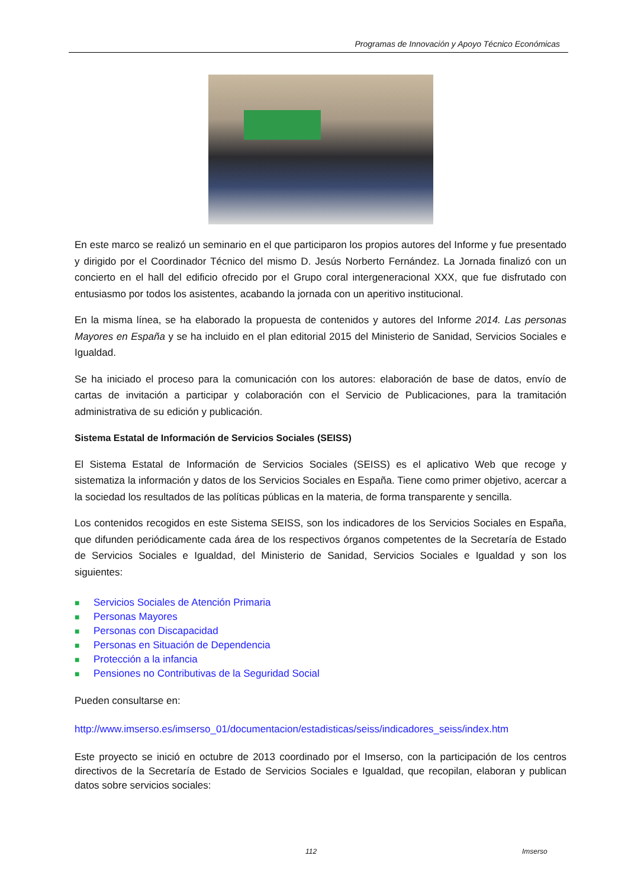Programas de Innovación y Apoyo Técnico Económicas
En este marco se realizó un seminario en el que participaron los propios autores del Informe y fue presentado y dirigido por el Coordinador Técnico del mismo D. Jesús Norberto Fernández. La Jornada finalizó con un concierto en el hall del edificio ofrecido por el Grupo coral intergeneracional XXX, que fue disfrutado con entusiasmo por todos los asistentes, acabando la jornada con un aperitivo institucional.
En la misma línea, se ha elaborado la propuesta de contenidos y autores del Informe 2014. Las personas Mayores en España y se ha incluido en el plan editorial 2015 del Ministerio de Sanidad, Servicios Sociales e Igualdad.
Se ha iniciado el proceso para la comunicación con los autores: elaboración de base de datos, envío de cartas de invitación a participar y colaboración con el Servicio de Publicaciones, para la tramitación administrativa de su edición y publicación.
Sistema Estatal de Información de Servicios Sociales (SEISS)
El Sistema Estatal de Información de Servicios Sociales (SEISS) es el aplicativo Web que recoge y sistematiza la información y datos de los Servicios Sociales en España. Tiene como primer objetivo, acercar a la sociedad los resultados de las políticas públicas en la materia, de forma transparente y sencilla.
Los contenidos recogidos en este Sistema SEISS, son los indicadores de los Servicios Sociales en España, que difunden periódicamente cada área de los respectivos órganos competentes de la Secretaría de Estado de Servicios Sociales e Igualdad, del Ministerio de Sanidad, Servicios Sociales e Igualdad y son los siguientes:
■ Servicios Sociales de Atención Primaria
■ Personas Mayores
■ Personas con Discapacidad
■ Personas en Situación de Dependencia
■ Protección a la infancia
■ Pensiones no Contributivas de la Seguridad Social
Pueden consultarse en:
http://www.imserso.es/imserso_01/documentacion/estadisticas/seiss/indicadores_seiss/index.htm
Este proyecto se inició en octubre de 2013 coordinado por el Imserso, con la participación de los centros directivos de la Secretaría de Estado de Servicios Sociales e Igualdad, que recopilan, elaboran y publican datos sobre servicios sociales:
112 Imserso